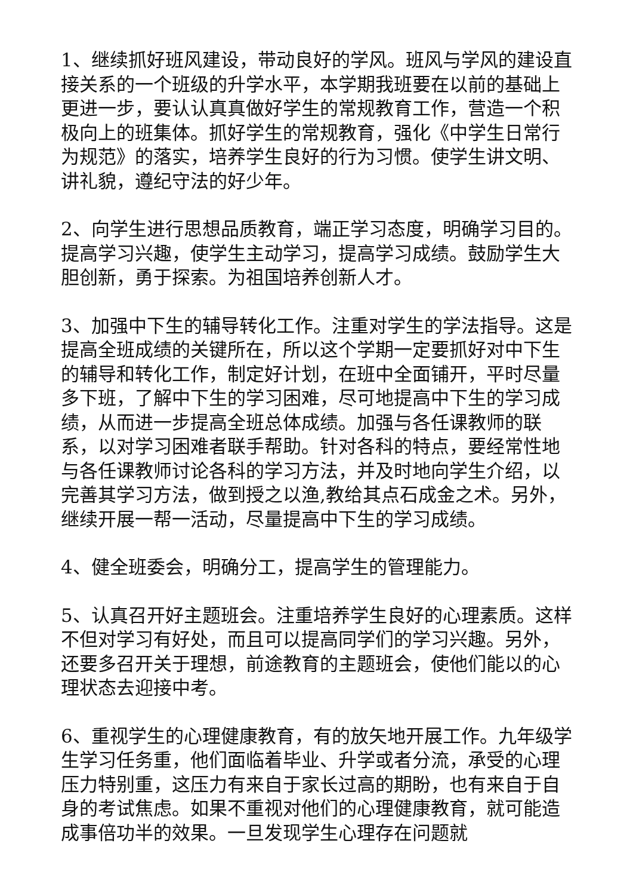1、继续抓好班风建设，带动良好的学风。班风与学风的建设直接关系的一个班级的升学水平，本学期我班要在以前的基础上更进一步，要认认真真做好学生的常规教育工作，营造一个积极向上的班集体。抓好学生的常规教育，强化《中学生日常行为规范》的落实，培养学生良好的行为习惯。使学生讲文明、讲礼貌，遵纪守法的好少年。
2、向学生进行思想品质教育，端正学习态度，明确学习目的。提高学习兴趣，使学生主动学习，提高学习成绩。鼓励学生大胆创新，勇于探索。为祖国培养创新人才。
3、加强中下生的辅导转化工作。注重对学生的学法指导。这是提高全班成绩的关键所在，所以这个学期一定要抓好对中下生的辅导和转化工作，制定好计划，在班中全面铺开，平时尽量多下班，了解中下生的学习困难，尽可地提高中下生的学习成绩，从而进一步提高全班总体成绩。加强与各任课教师的联系，以对学习困难者联手帮助。针对各科的特点，要经常性地与各任课教师讨论各科的学习方法，并及时地向学生介绍，以完善其学习方法，做到授之以渔,教给其点石成金之术。另外，继续开展一帮一活动，尽量提高中下生的学习成绩。
4、健全班委会，明确分工，提高学生的管理能力。
5、认真召开好主题班会。注重培养学生良好的心理素质。这样不但对学习有好处，而且可以提高同学们的学习兴趣。另外，还要多召开关于理想，前途教育的主题班会，使他们能以的心理状态去迎接中考。
6、重视学生的心理健康教育，有的放矢地开展工作。九年级学生学习任务重，他们面临着毕业、升学或者分流，承受的心理压力特别重，这压力有来自于家长过高的期盼，也有来自于自身的考试焦虑。如果不重视对他们的心理健康教育，就可能造成事倍功半的效果。一旦发现学生心理存在问题就